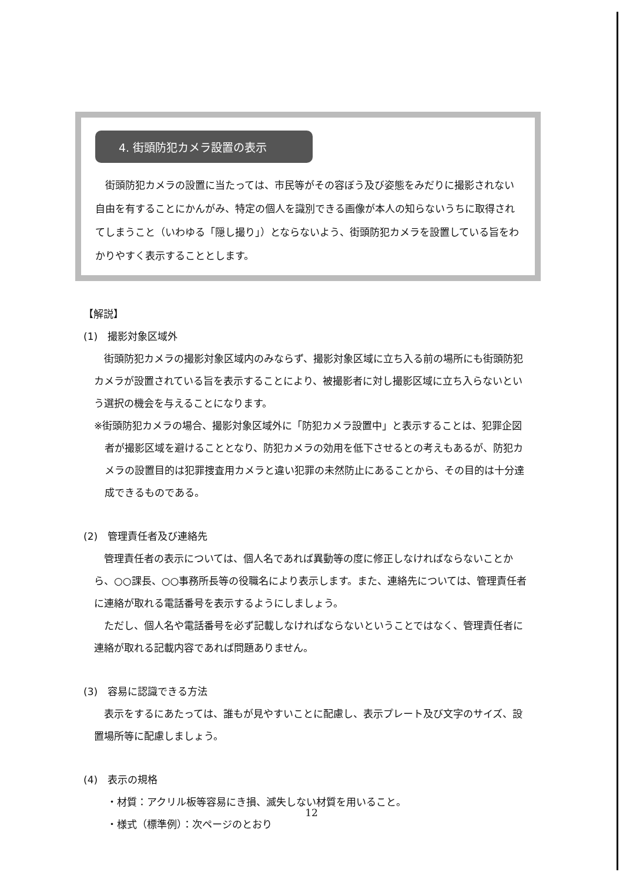4. 街頭防犯カメラ設置の表示
街頭防犯カメラの設置に当たっては、市民等がその容ぼう及び姿態をみだりに撮影されない自由を有することにかんがみ、特定の個人を識別できる画像が本人の知らないうちに取得されてしまうこと（いわゆる「隠し撮り」）とならないよう、街頭防犯カメラを設置している旨をわかりやすく表示することとします。
【解説】
(1)　撮影対象区域外
街頭防犯カメラの撮影対象区域内のみならず、撮影対象区域に立ち入る前の場所にも街頭防犯カメラが設置されている旨を表示することにより、被撮影者に対し撮影区域に立ち入らないという選択の機会を与えることになります。
※街頭防犯カメラの場合、撮影対象区域外に「防犯カメラ設置中」と表示することは、犯罪企図者が撮影区域を避けることとなり、防犯カメラの効用を低下させるとの考えもあるが、防犯カメラの設置目的は犯罪捜査用カメラと違い犯罪の未然防止にあることから、その目的は十分達成できるものである。
(2)　管理責任者及び連絡先
管理責任者の表示については、個人名であれば異動等の度に修正しなければならないことから、○○課長、○○事務所長等の役職名により表示します。また、連絡先については、管理責任者に連絡が取れる電話番号を表示するようにしましょう。
ただし、個人名や電話番号を必ず記載しなければならないということではなく、管理責任者に連絡が取れる記載内容であれば問題ありません。
(3)　容易に認識できる方法
表示をするにあたっては、誰もが見やすいことに配慮し、表示プレート及び文字のサイズ、設置場所等に配慮しましょう。
(4)　表示の規格
・材質：アクリル板等容易にき損、滅失しない材質を用いること。
・様式（標準例）：次ページのとおり
12